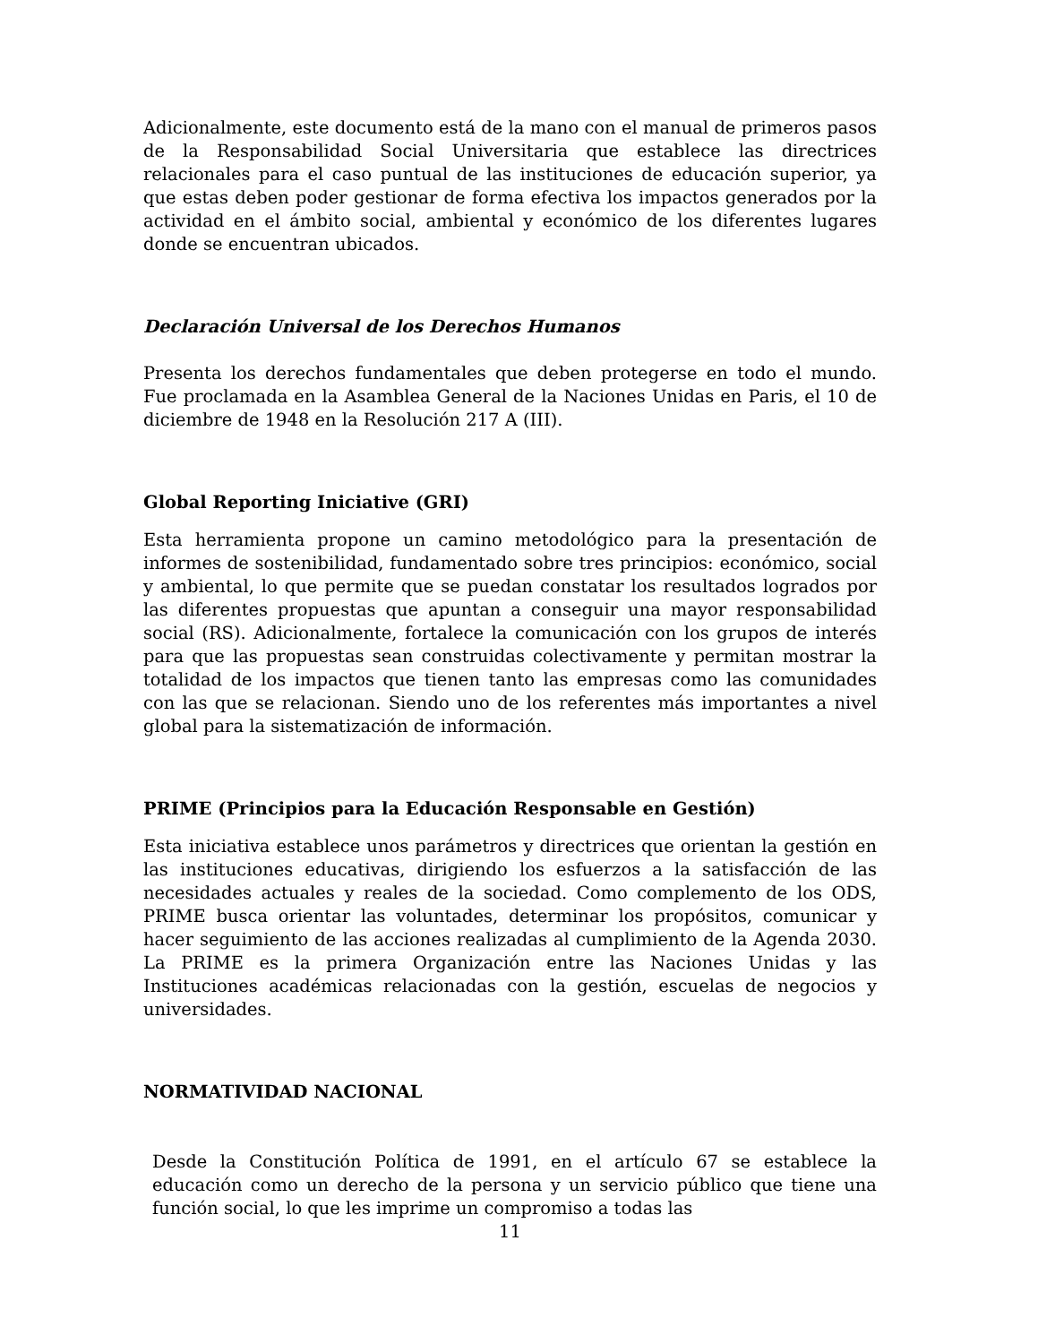Adicionalmente, este documento está de la mano con el manual de primeros pasos de la Responsabilidad Social Universitaria que establece las directrices relacionales para el caso puntual de las instituciones de educación superior, ya que estas deben poder gestionar de forma efectiva los impactos generados por la actividad en el ámbito social, ambiental y económico de los diferentes lugares donde se encuentran ubicados.
Declaración Universal de los Derechos Humanos
Presenta los derechos fundamentales que deben protegerse en todo el mundo. Fue proclamada en la Asamblea General de la Naciones Unidas en Paris, el 10 de diciembre de 1948 en la Resolución 217 A (III).
Global Reporting Iniciative (GRI)
Esta herramienta propone un camino metodológico para la presentación de informes de sostenibilidad, fundamentado sobre tres principios: económico, social y ambiental, lo que permite que se puedan constatar los resultados logrados por las diferentes propuestas que apuntan a conseguir una mayor responsabilidad social (RS). Adicionalmente, fortalece la comunicación con los grupos de interés para que las propuestas sean construidas colectivamente y permitan mostrar la totalidad de los impactos que tienen tanto las empresas como las comunidades con las que se relacionan. Siendo uno de los referentes más importantes a nivel global para la sistematización de información.
PRIME (Principios para la Educación Responsable en Gestión)
Esta iniciativa establece unos parámetros y directrices que orientan la gestión en las instituciones educativas, dirigiendo los esfuerzos a la satisfacción de las necesidades actuales y reales de la sociedad. Como complemento de los ODS, PRIME busca orientar las voluntades, determinar los propósitos, comunicar y hacer seguimiento de las acciones realizadas al cumplimiento de la Agenda 2030. La PRIME es la primera Organización entre las Naciones Unidas y las Instituciones académicas relacionadas con la gestión, escuelas de negocios y universidades.
NORMATIVIDAD NACIONAL
Desde la Constitución Política de 1991, en el artículo 67 se establece la educación como un derecho de la persona y un servicio público que tiene una función social, lo que les imprime un compromiso a todas las
11